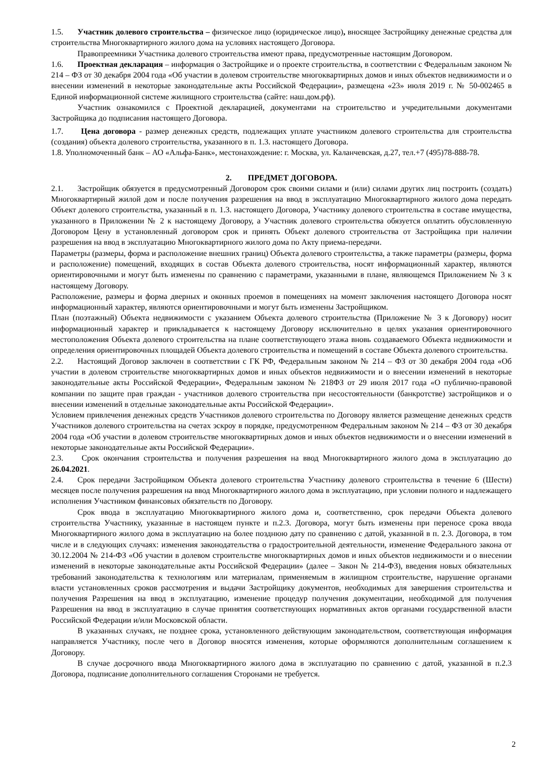1.5. Участник долевого строительства – физическое лицо (юридическое лицо), вносящее Застройщику денежные средства для строительства Многоквартирного жилого дома на условиях настоящего Договора.
Правопреемники Участника долевого строительства имеют права, предусмотренные настоящим Договором.
1.6. Проектная декларация – информация о Застройщике и о проекте строительства, в соответствии с Федеральным законом № 214 – ФЗ от 30 декабря 2004 года «Об участии в долевом строительстве многоквартирных домов и иных объектов недвижимости и о внесении изменений в некоторые законодательные акты Российской Федерации», размещена «23» июля 2019 г. № 50-002465 в Единой информационной системе жилищного строительства (сайте: наш.дом.рф).
Участник ознакомился с Проектной декларацией, документами на строительство и учредительными документами Застройщика до подписания настоящего Договора.
1.7. Цена договора - размер денежных средств, подлежащих уплате участником долевого строительства для строительства (создания) объекта долевого строительства, указанного в п. 1.3. настоящего Договора.
1.8. Уполномоченный банк – АО «Альфа-Банк», местонахождение: г. Москва, ул. Каланчевская, д.27, тел.+7 (495)78-888-78.
2. ПРЕДМЕТ ДОГОВОРА.
2.1. Застройщик обязуется в предусмотренный Договором срок своими силами и (или) силами других лиц построить (создать) Многоквартирный жилой дом и после получения разрешения на ввод в эксплуатацию Многоквартирного жилого дома передать Объект долевого строительства, указанный в п. 1.3. настоящего Договора, Участнику долевого строительства в составе имущества, указанного в Приложении № 2 к настоящему Договору, а Участник долевого строительства обязуется оплатить обусловленную Договором Цену в установленный договором срок и принять Объект долевого строительства от Застройщика при наличии разрешения на ввод в эксплуатацию Многоквартирного жилого дома по Акту приема-передачи.
Параметры (размеры, форма и расположение внешних границ) Объекта долевого строительства, а также параметры (размеры, форма и расположение) помещений, входящих в состав Объекта долевого строительства, носят информационный характер, являются ориентировочными и могут быть изменены по сравнению с параметрами, указанными в плане, являющемся Приложением № 3 к настоящему Договору.
Расположение, размеры и форма дверных и оконных проемов в помещениях на момент заключения настоящего Договора носят информационный характер, являются ориентировочными и могут быть изменены Застройщиком.
План (поэтажный) Объекта недвижимости с указанием Объекта долевого строительства (Приложение № 3 к Договору) носит информационный характер и прикладывается к настоящему Договору исключительно в целях указания ориентировочного местоположения Объекта долевого строительства на плане соответствующего этажа вновь создаваемого Объекта недвижимости и определения ориентировочных площадей Объекта долевого строительства и помещений в составе Объекта долевого строительства.
2.2. Настоящий Договор заключен в соответствии с ГК РФ, Федеральным законом № 214 – ФЗ от 30 декабря 2004 года «Об участии в долевом строительстве многоквартирных домов и иных объектов недвижимости и о внесении изменений в некоторые законодательные акты Российской Федерации», Федеральным законом № 218ФЗ от 29 июля 2017 года «О публично-правовой компании по защите прав граждан - участников долевого строительства при несостоятельности (банкротстве) застройщиков и о внесении изменений в отдельные законодательные акты Российской Федерации».
Условием привлечения денежных средств Участников долевого строительства по Договору является размещение денежных средств Участников долевого строительства на счетах эскроу в порядке, предусмотренном Федеральным законом № 214 – ФЗ от 30 декабря 2004 года «Об участии в долевом строительстве многоквартирных домов и иных объектов недвижимости и о внесении изменений в некоторые законодательные акты Российской Федерации».
2.3. Срок окончания строительства и получения разрешения на ввод Многоквартирного жилого дома в эксплуатацию до 26.04.2021.
2.4. Срок передачи Застройщиком Объекта долевого строительства Участнику долевого строительства в течение 6 (Шести) месяцев после получения разрешения на ввод Многоквартирного жилого дома в эксплуатацию, при условии полного и надлежащего исполнения Участником финансовых обязательств по Договору.
Срок ввода в эксплуатацию Многоквартирного жилого дома и, соответственно, срок передачи Объекта долевого строительства Участнику, указанные в настоящем пункте и п.2.3. Договора, могут быть изменены при переносе срока ввода Многоквартирного жилого дома в эксплуатацию на более позднюю дату по сравнению с датой, указанной в п. 2.3. Договора, в том числе и в следующих случаях: изменения законодательства о градостроительной деятельности, изменение Федерального закона от 30.12.2004 № 214-ФЗ «Об участии в долевом строительстве многоквартирных домов и иных объектов недвижимости и о внесении изменений в некоторые законодательные акты Российской Федерации» (далее – Закон № 214-ФЗ), введения новых обязательных требований законодательства к технологиям или материалам, применяемым в жилищном строительстве, нарушение органами власти установленных сроков рассмотрения и выдачи Застройщику документов, необходимых для завершения строительства и получения Разрешения на ввод в эксплуатацию, изменение процедур получения документации, необходимой для получения Разрешения на ввод в эксплуатацию в случае принятия соответствующих нормативных актов органами государственной власти Российской Федерации и/или Московской области.
В указанных случаях, не позднее срока, установленного действующим законодательством, соответствующая информация направляется Участнику, после чего в Договор вносятся изменения, которые оформляются дополнительным соглашением к Договору.
В случае досрочного ввода Многоквартирного жилого дома в эксплуатацию по сравнению с датой, указанной в п.2.3 Договора, подписание дополнительного соглашения Сторонами не требуется.
2